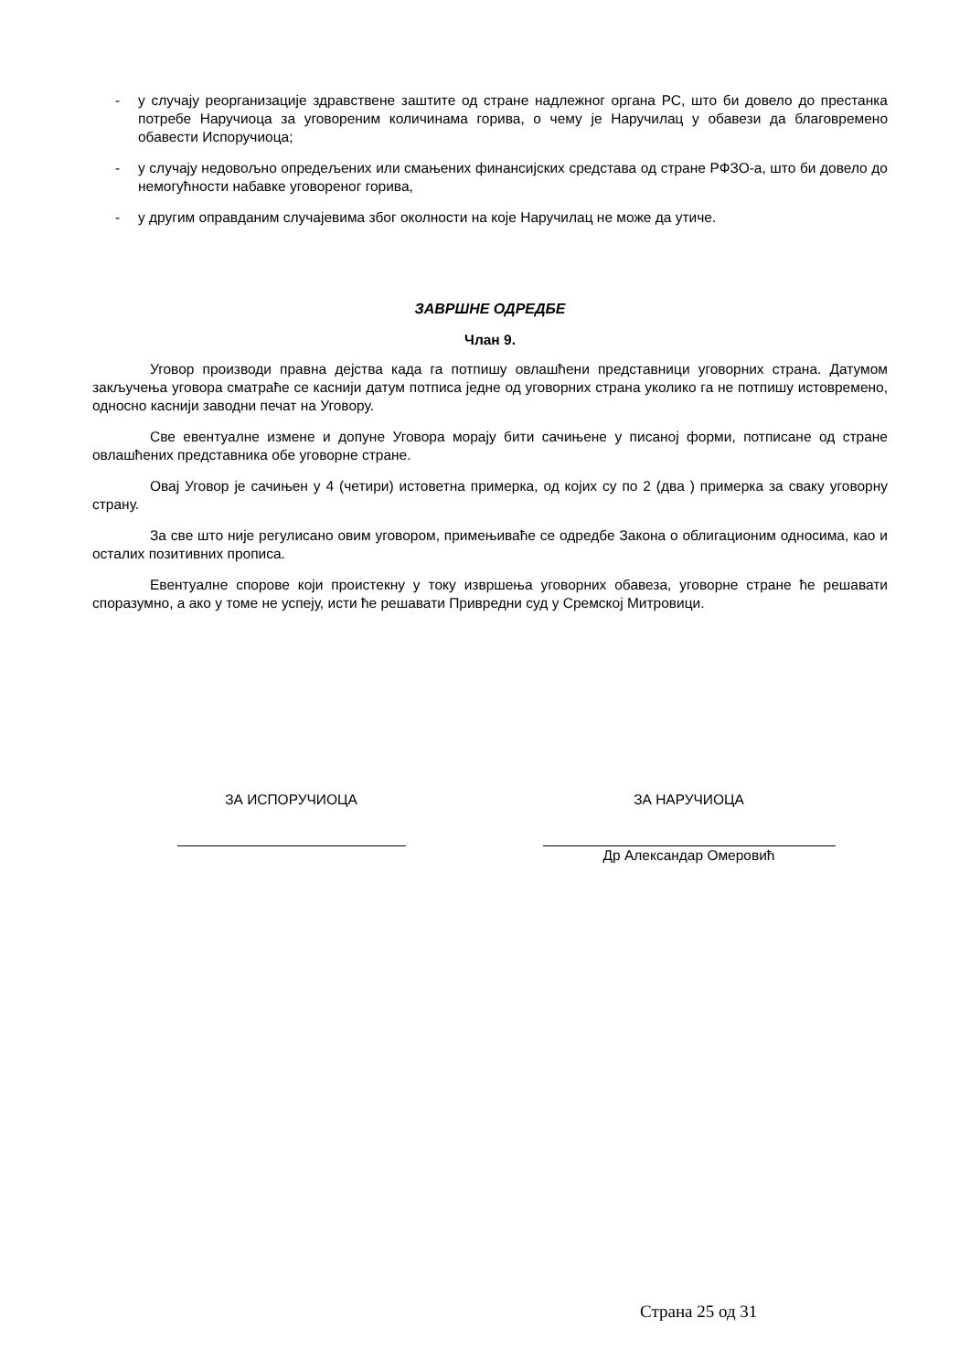- у случају реорганизације здравствене заштите од стране надлежног органа РС, што би довело до престанка потребе Наручиоца за уговореним количинама горива, о чему је Наручилац у обавези да благовремено обавести Испоручиоца;
- у случају недовољно опредељених или смањених финансијских средстава од стране РФЗО-а, што би довело до немогућности набавке уговореног горива,
- у другим оправданим случајевима због околности на које Наручилац не може да утиче.
ЗАВРШНЕ ОДРЕДБЕ
Члан 9.
Уговор производи правна дејства када га потпишу овлашћени представници уговорних страна. Датумом закључења уговора сматраће се каснији датум потписа једне од уговорних страна уколико га не потпишу истовремено, односно каснији заводни печат на Уговору.
Све евентуалне измене и допуне Уговора морају бити сачињене у писаној форми, потписане од стране овлашћених представника обе уговорне стране.
Овај Уговор је сачињен у 4 (четири) истоветна примерка, од којих су по 2 (два ) примерка за сваку уговорну страну.
За све што није регулисано овим уговором, примењиваће се одредбе Закона о облигационим односима, као и осталих позитивних прописа.
Евентуалне спорове који проистекну у току извршења уговорних обавеза, уговорне стране ће решавати споразумно, а ако у томе не успеју, исти ће решавати Привредни суд у Сремској Митровици.
ЗА ИСПОРУЧИОЦА ЗА НАРУЧИОЦА
Др Александар Омеровић
Страна 25 од 31